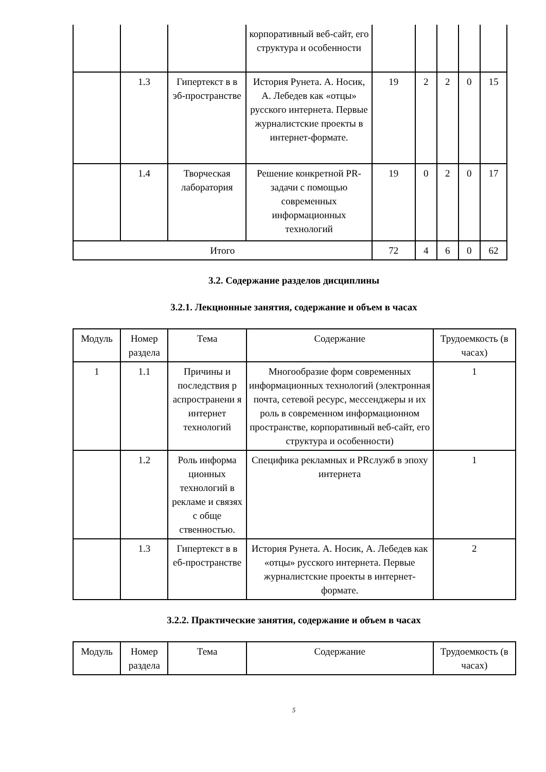| | | | корпоративный веб-сайт, его структура и особенности | | | | | |
| | 1.3 | Гипертекст в в эб-пространстве | История Рунета. А. Носик, А. Лебедев как «отцы» русского интернета. Первые журналистские проекты в интернет-формате. | 19 | 2 | 2 | 0 | 15 |
| | 1.4 | Творческая лаборатория | Решение конкретной PR-задачи с помощью современных информационных технологий | 19 | 0 | 2 | 0 | 17 |
| Итого | | | | 72 | 4 | 6 | 0 | 62 |
3.2. Содержание разделов дисциплины
3.2.1. Лекционные занятия, содержание и объем в часах
| Модуль | Номер раздела | Тема | Содержание | Трудоемкость (в часах) |
| 1 | 1.1 | Причины и последствия р аспространени я интернет технологий | Многообразие форм современных информационных технологий (электронная почта, сетевой ресурс, мессенджеры и их роль в современном информационном пространстве, корпоративный веб-сайт, его структура и особенности) | 1 |
| | 1.2 | Роль информа ционных технологий в рекламе и связях с обще ственностью. | Специфика рекламных и PRслужб в эпоху интернета | 1 |
| | 1.3 | Гипертекст в в еб-пространстве | История Рунета. А. Носик, А. Лебедев как «отцы» русского интернета. Первые журналистские проекты в интернет-формате. | 2 |
3.2.2. Практические занятия, содержание и объем в часах
| Модуль | Номер раздела | Тема | Содержание | Трудоемкость (в часах) |
5